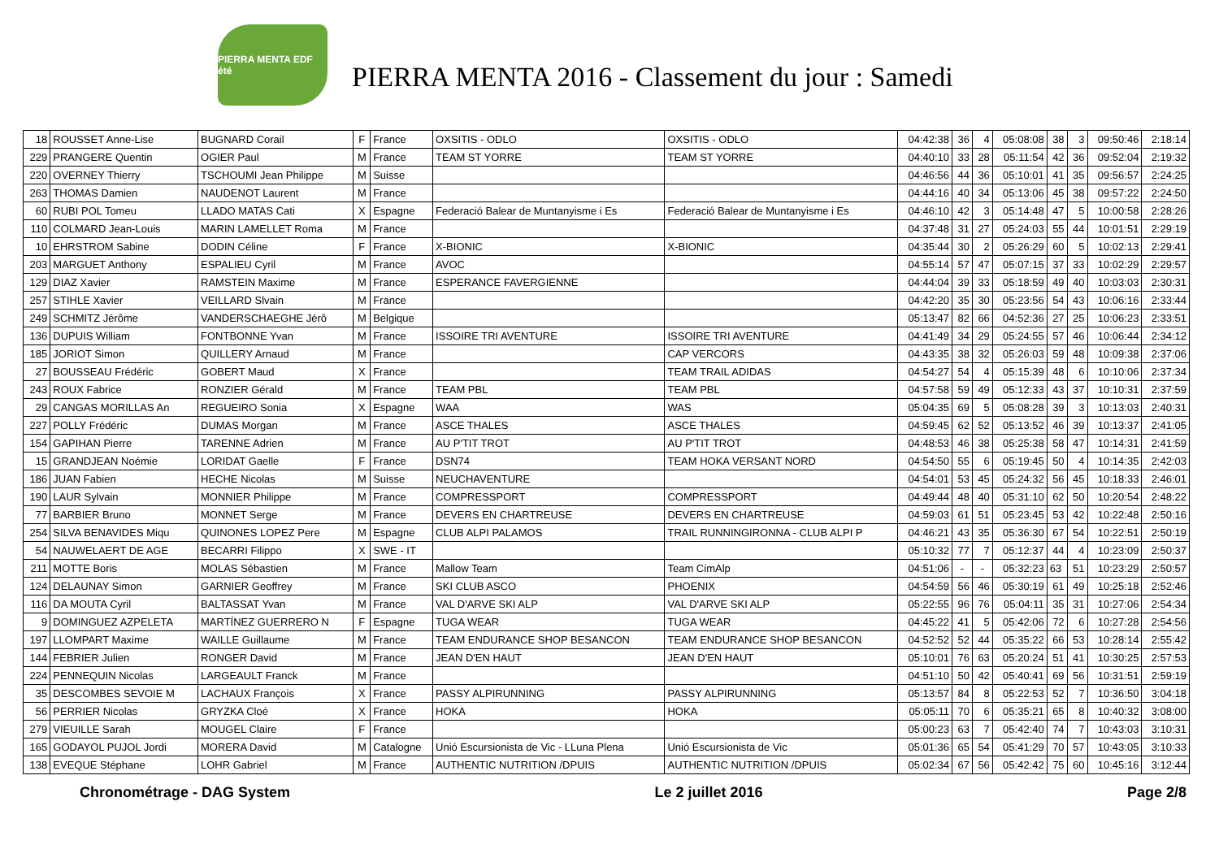PIERRA MENTA EDF été
PIERRA MENTA 2016 - Classement du jour : Samedi
| 18 | ROUSSET Anne-Lise | BUGNARD Corail | F | France | OXSITIS - ODLO | OXSITIS - ODLO | 04:42:38 | 36 | 4 | 05:08:08 | 38 | 3 | 09:50:46 | 2:18:14 |
| 229 | PRANGERE Quentin | OGIER Paul | M | France | TEAM ST YORRE | TEAM ST YORRE | 04:40:10 | 33 | 28 | 05:11:54 | 42 | 36 | 09:52:04 | 2:19:32 |
| 220 | OVERNEY Thierry | TSCHOUMI Jean Philippe | M | Suisse | | | 04:46:56 | 44 | 36 | 05:10:01 | 41 | 35 | 09:56:57 | 2:24:25 |
| 263 | THOMAS Damien | NAUDENOT Laurent | M | France | | | 04:44:16 | 40 | 34 | 05:13:06 | 45 | 38 | 09:57:22 | 2:24:50 |
| 60 | RUBI POL Tomeu | LLADO MATAS Cati | X | Espagne | Federació Balear de Muntanyisme i Es | Federació Balear de Muntanyisme i Es | 04:46:10 | 42 | 3 | 05:14:48 | 47 | 5 | 10:00:58 | 2:28:26 |
| 110 | COLMARD Jean-Louis | MARIN LAMELLET Roma | M | France | | | 04:37:48 | 31 | 27 | 05:24:03 | 55 | 44 | 10:01:51 | 2:29:19 |
| 10 | EHRSTROM Sabine | DODIN Céline | F | France | X-BIONIC | X-BIONIC | 04:35:44 | 30 | 2 | 05:26:29 | 60 | 5 | 10:02:13 | 2:29:41 |
| 203 | MARGUET Anthony | ESPALIEU Cyril | M | France | AVOC | | 04:55:14 | 57 | 47 | 05:07:15 | 37 | 33 | 10:02:29 | 2:29:57 |
| 129 | DIAZ Xavier | RAMSTEIN Maxime | M | France | ESPERANCE FAVERGIENNE | | 04:44:04 | 39 | 33 | 05:18:59 | 49 | 40 | 10:03:03 | 2:30:31 |
| 257 | STIHLE Xavier | VEILLARD Slvain | M | France | | | 04:42:20 | 35 | 30 | 05:23:56 | 54 | 43 | 10:06:16 | 2:33:44 |
| 249 | SCHMITZ Jérôme | VANDERSCHAEGHE Jérô | M | Belgique | | | 05:13:47 | 82 | 66 | 04:52:36 | 27 | 25 | 10:06:23 | 2:33:51 |
| 136 | DUPUIS William | FONTBONNE Yvan | M | France | ISSOIRE TRI AVENTURE | ISSOIRE TRI AVENTURE | 04:41:49 | 34 | 29 | 05:24:55 | 57 | 46 | 10:06:44 | 2:34:12 |
| 185 | JORIOT Simon | QUILLERY Arnaud | M | France | | CAP VERCORS | 04:43:35 | 38 | 32 | 05:26:03 | 59 | 48 | 10:09:38 | 2:37:06 |
| 27 | BOUSSEAU Frédéric | GOBERT Maud | X | France | | TEAM TRAIL ADIDAS | 04:54:27 | 54 | 4 | 05:15:39 | 48 | 6 | 10:10:06 | 2:37:34 |
| 243 | ROUX Fabrice | RONZIER Gérald | M | France | TEAM PBL | TEAM PBL | 04:57:58 | 59 | 49 | 05:12:33 | 43 | 37 | 10:10:31 | 2:37:59 |
| 29 | CANGAS MORILLAS An | REGUEIRO Sonia | X | Espagne | WAA | WAS | 05:04:35 | 69 | 5 | 05:08:28 | 39 | 3 | 10:13:03 | 2:40:31 |
| 227 | POLLY Frédéric | DUMAS Morgan | M | France | ASCE THALES | ASCE THALES | 04:59:45 | 62 | 52 | 05:13:52 | 46 | 39 | 10:13:37 | 2:41:05 |
| 154 | GAPIHAN Pierre | TARENNE Adrien | M | France | AU P'TIT TROT | AU P'TIT TROT | 04:48:53 | 46 | 38 | 05:25:38 | 58 | 47 | 10:14:31 | 2:41:59 |
| 15 | GRANDJEAN Noémie | LORIDAT Gaelle | F | France | DSN74 | TEAM HOKA VERSANT NORD | 04:54:50 | 55 | 6 | 05:19:45 | 50 | 4 | 10:14:35 | 2:42:03 |
| 186 | JUAN Fabien | HECHE Nicolas | M | Suisse | NEUCHAVENTURE | | 04:54:01 | 53 | 45 | 05:24:32 | 56 | 45 | 10:18:33 | 2:46:01 |
| 190 | LAUR Sylvain | MONNIER Philippe | M | France | COMPRESSPORT | COMPRESSPORT | 04:49:44 | 48 | 40 | 05:31:10 | 62 | 50 | 10:20:54 | 2:48:22 |
| 77 | BARBIER Bruno | MONNET Serge | M | France | DEVERS EN CHARTREUSE | DEVERS EN CHARTREUSE | 04:59:03 | 61 | 51 | 05:23:45 | 53 | 42 | 10:22:48 | 2:50:16 |
| 254 | SILVA BENAVIDES Miqu | QUINONES LOPEZ Pere | M | Espagne | CLUB ALPI PALAMOS | TRAIL RUNNINGIRONNA - CLUB ALPI P | 04:46:21 | 43 | 35 | 05:36:30 | 67 | 54 | 10:22:51 | 2:50:19 |
| 54 | NAUWELAERT DE AGE | BECARRI Filippo | X | SWE - IT | | | 05:10:32 | 77 | 7 | 05:12:37 | 44 | 4 | 10:23:09 | 2:50:37 |
| 211 | MOTTE Boris | MOLAS Sébastien | M | France | Mallow Team | Team CimAlp | 04:51:06 | - | - | 05:32:23 | 63 | 51 | 10:23:29 | 2:50:57 |
| 124 | DELAUNAY Simon | GARNIER Geoffrey | M | France | SKI CLUB ASCO | PHOENIX | 04:54:59 | 56 | 46 | 05:30:19 | 61 | 49 | 10:25:18 | 2:52:46 |
| 116 | DA MOUTA Cyril | BALTASSAT Yvan | M | France | VAL D'ARVE SKI ALP | VAL D'ARVE SKI ALP | 05:22:55 | 96 | 76 | 05:04:11 | 35 | 31 | 10:27:06 | 2:54:34 |
| 9 | DOMINGUEZ AZPELETA | MARTÍNEZ GUERRERO N | F | Espagne | TUGA WEAR | TUGA WEAR | 04:45:22 | 41 | 5 | 05:42:06 | 72 | 6 | 10:27:28 | 2:54:56 |
| 197 | LLOMPART Maxime | WAILLE Guillaume | M | France | TEAM ENDURANCE SHOP BESANCON | TEAM ENDURANCE SHOP BESANCON | 04:52:52 | 52 | 44 | 05:35:22 | 66 | 53 | 10:28:14 | 2:55:42 |
| 144 | FEBRIER Julien | RONGER David | M | France | JEAN D'EN HAUT | JEAN D'EN HAUT | 05:10:01 | 76 | 63 | 05:20:24 | 51 | 41 | 10:30:25 | 2:57:53 |
| 224 | PENNEQUIN Nicolas | LARGEAULT Franck | M | France | | | 04:51:10 | 50 | 42 | 05:40:41 | 69 | 56 | 10:31:51 | 2:59:19 |
| 35 | DESCOMBES SEVOIE M | LACHAUX François | X | France | PASSY ALPIRUNNING | PASSY ALPIRUNNING | 05:13:57 | 84 | 8 | 05:22:53 | 52 | 7 | 10:36:50 | 3:04:18 |
| 56 | PERRIER Nicolas | GRYZKA Cloé | X | France | HOKA | HOKA | 05:05:11 | 70 | 6 | 05:35:21 | 65 | 8 | 10:40:32 | 3:08:00 |
| 279 | VIEUILLE Sarah | MOUGEL Claire | F | France | | | 05:00:23 | 63 | 7 | 05:42:40 | 74 | 7 | 10:43:03 | 3:10:31 |
| 165 | GODAYOL PUJOL Jordi | MORERA David | M | Catalogne | Unió Escursionista de Vic - LLuna Plena | Unió Escursionista de Vic | 05:01:36 | 65 | 54 | 05:41:29 | 70 | 57 | 10:43:05 | 3:10:33 |
| 138 | EVEQUE Stéphane | LOHR Gabriel | M | France | AUTHENTIC NUTRITION /DPUIS | AUTHENTIC NUTRITION /DPUIS | 05:02:34 | 67 | 56 | 05:42:42 | 75 | 60 | 10:45:16 | 3:12:44 |
Chronométrage - DAG System Le 2 juillet 2016 Page 2/8